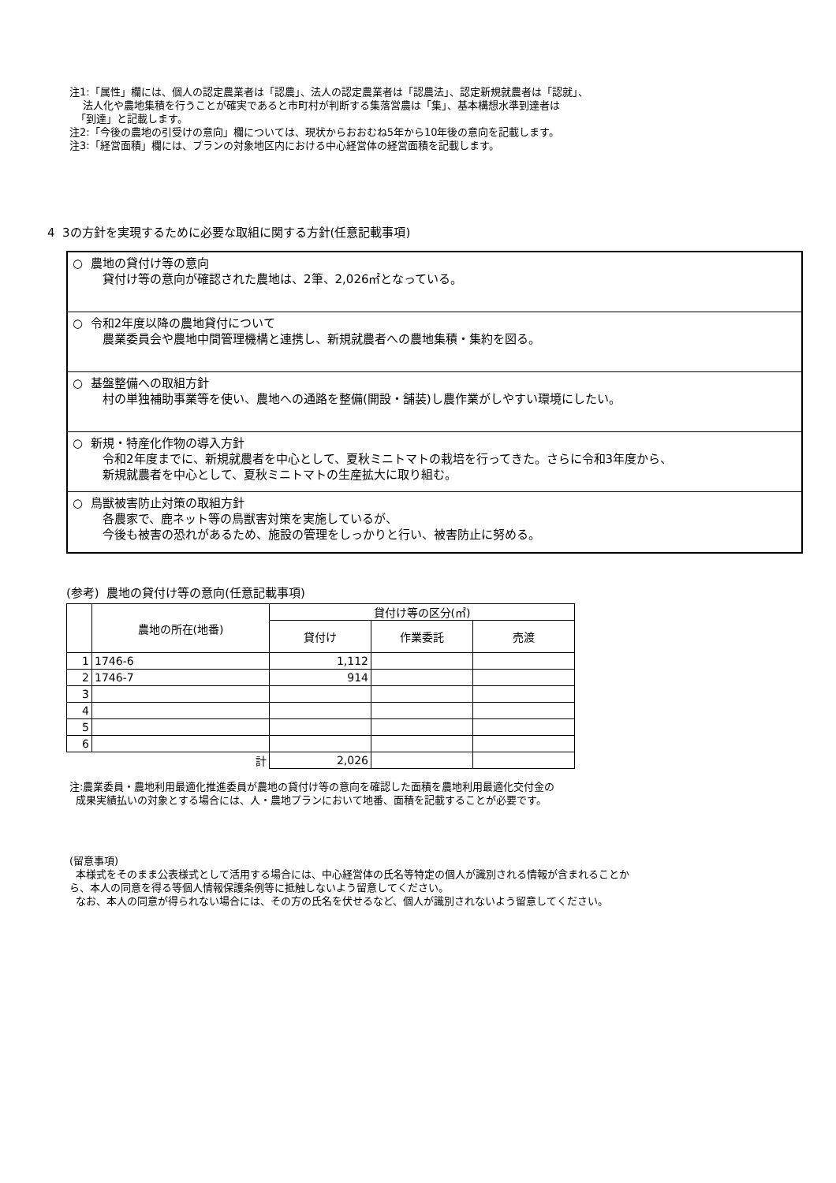注1:「属性」欄には、個人の認定農業者は「認農」、法人の認定農業者は「認農法」、認定新規就農者は「認就」、
法人化や農地集積を行うことが確実であると市町村が判断する集落営農は「集」、基本構想水準到達者は
「到達」と記載します。
注2:「今後の農地の引受けの意向」欄については、現状からおおむね5年から10年後の意向を記載します。
注3:「経営面積」欄には、プランの対象地区内における中心経営体の経営面積を記載します。
4 3の方針を実現するために必要な取組に関する方針(任意記載事項)
○ 農地の貸付け等の意向
貸付け等の意向が確認された農地は、2筆、2,026㎡となっている。
○ 令和2年度以降の農地貸付について
農業委員会や農地中間管理機構と連携し、新規就農者への農地集積・集約を図る。
○ 基盤整備への取組方針
村の単独補助事業等を使い、農地への通路を整備(開設・舗装)し農作業がしやすい環境にしたい。
○ 新規・特産化作物の導入方針
令和2年度までに、新規就農者を中心として、夏秋ミニトマトの栽培を行ってきた。さらに令和3年度から、
新規就農者を中心として、夏秋ミニトマトの生産拡大に取り組む。
○ 鳥獣被害防止対策の取組方針
各農家で、鹿ネット等の鳥獣害対策を実施しているが、
今後も被害の恐れがあるため、施設の管理をしっかりと行い、被害防止に努める。
(参考) 農地の貸付け等の意向(任意記載事項)
| | 農地の所在(地番) | 貸付け等の区分(㎡) | | |
| --- | --- | --- | --- | --- |
| | | 貸付け | 作業委託 | 売渡 |
| 1 | 1746-6 | 1,112 | | |
| 2 | 1746-7 | 914 | | |
| 3 | | | | |
| 4 | | | | |
| 5 | | | | |
| 6 | | | | |
| | 計 | 2,026 | | |
注:農業委員・農地利用最適化推進委員が農地の貸付け等の意向を確認した面積を農地利用最適化交付金の
成果実績払いの対象とする場合には、人・農地プランにおいて地番、面積を記載することが必要です。
(留意事項)
本様式をそのまま公表様式として活用する場合には、中心経営体の氏名等特定の個人が識別される情報が含まれることか
ら、本人の同意を得る等個人情報保護条例等に抵触しないよう留意してください。
なお、本人の同意が得られない場合には、その方の氏名を伏せるなど、個人が識別されないよう留意してください。